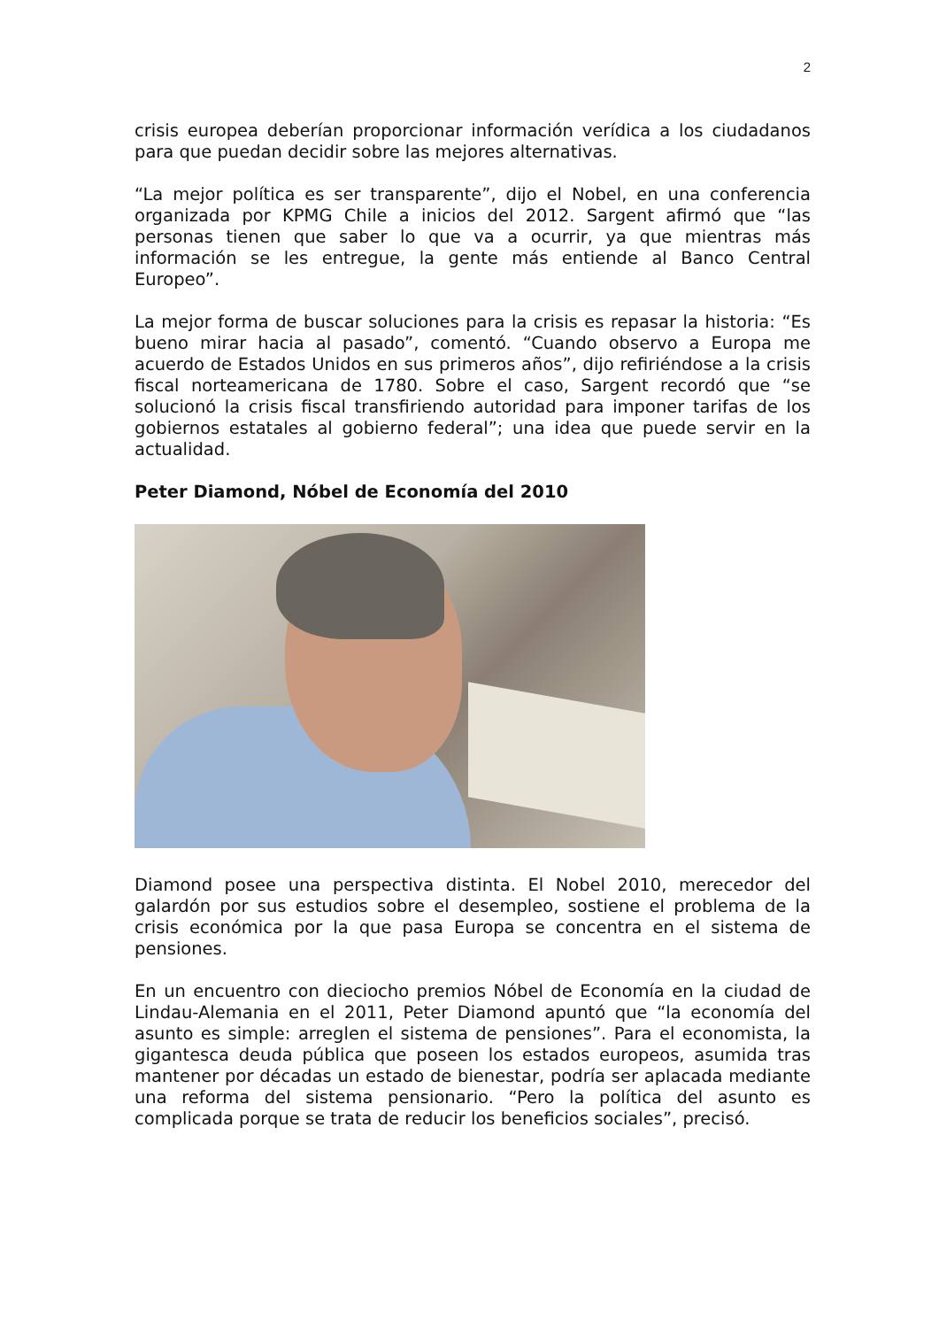2
crisis europea deberían proporcionar información verídica a los ciudadanos para que puedan decidir sobre las mejores alternativas.
“La mejor política es ser transparente”, dijo el Nobel, en una conferencia organizada por KPMG Chile a inicios del 2012. Sargent afirmó que “las personas tienen que saber lo que va a ocurrir, ya que mientras más información se les entregue, la gente más entiende al Banco Central Europeo”.
La mejor forma de buscar soluciones para la crisis es repasar la historia: “Es bueno mirar hacia al pasado”, comentó. “Cuando observo a Europa me acuerdo de Estados Unidos en sus primeros años”, dijo refiriéndose a la crisis fiscal norteamericana de 1780. Sobre el caso, Sargent recordó que “se solucionó la crisis fiscal transfiriendo autoridad para imponer tarifas de los gobiernos estatales al gobierno federal”; una idea que puede servir en la actualidad.
Peter Diamond, Nóbel de Economía del 2010
Diamond posee una perspectiva distinta. El Nobel 2010, merecedor del galardón por sus estudios sobre el desempleo, sostiene el problema de la crisis económica por la que pasa Europa se concentra en el sistema de pensiones.
En un encuentro con dieciocho premios Nóbel de Economía en la ciudad de Lindau-Alemania en el 2011, Peter Diamond apuntó que “la economía del asunto es simple: arreglen el sistema de pensiones”. Para el economista, la gigantesca deuda pública que poseen los estados europeos, asumida tras mantener por décadas un estado de bienestar, podría ser aplacada mediante una reforma del sistema pensionario. “Pero la política del asunto es complicada porque se trata de reducir los beneficios sociales”, precisó.